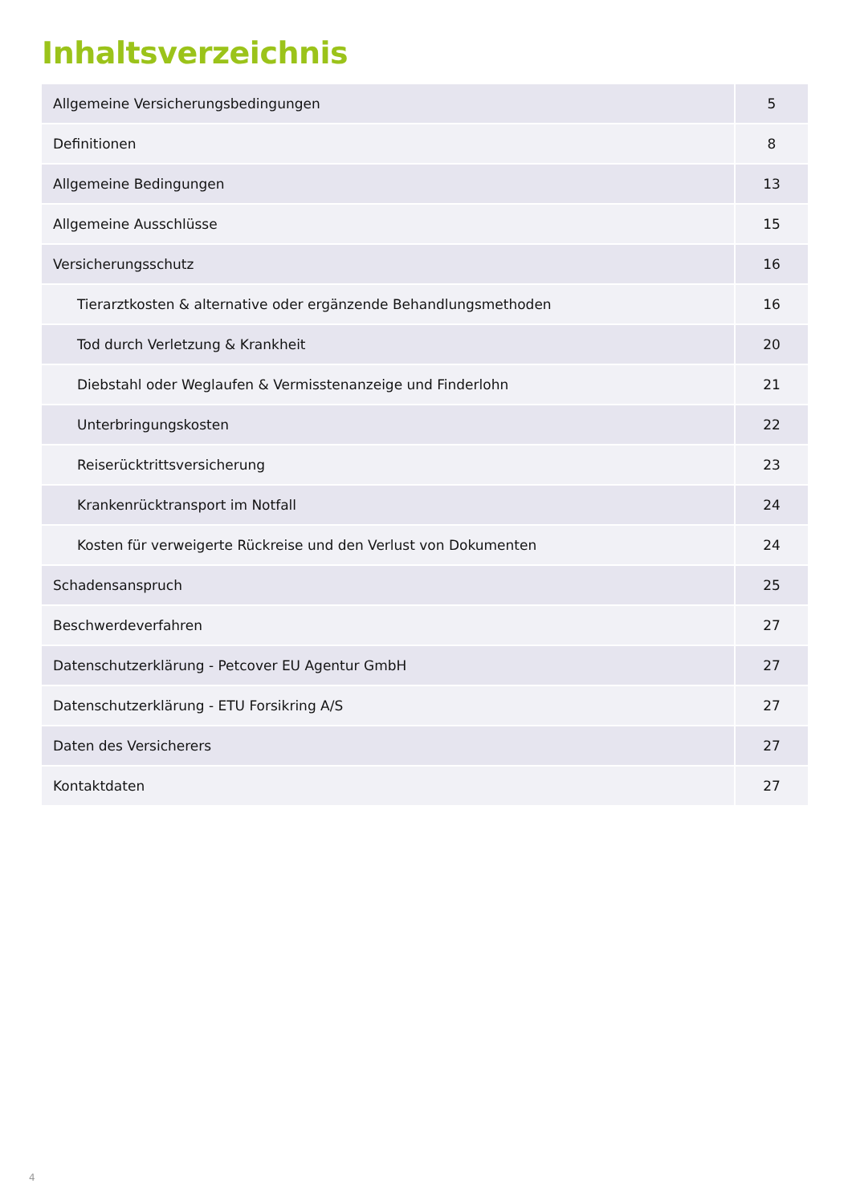Inhaltsverzeichnis
| Allgemeine Versicherungsbedingungen | 5 |
| Definitionen | 8 |
| Allgemeine Bedingungen | 13 |
| Allgemeine Ausschlüsse | 15 |
| Versicherungsschutz | 16 |
| Tierarztkosten & alternative oder ergänzende Behandlungsmethoden | 16 |
| Tod durch Verletzung & Krankheit | 20 |
| Diebstahl oder Weglaufen & Vermisstenanzeige und Finderlohn | 21 |
| Unterbringungskosten | 22 |
| Reiserücktrittsversicherung | 23 |
| Krankenrücktransport im Notfall | 24 |
| Kosten für verweigerte Rückreise und den Verlust von Dokumenten | 24 |
| Schadensanspruch | 25 |
| Beschwerdeverfahren | 27 |
| Datenschutzerklärung - Petcover EU Agentur GmbH | 27 |
| Datenschutzerklärung - ETU Forsikring A/S | 27 |
| Daten des Versicherers | 27 |
| Kontaktdaten | 27 |
4